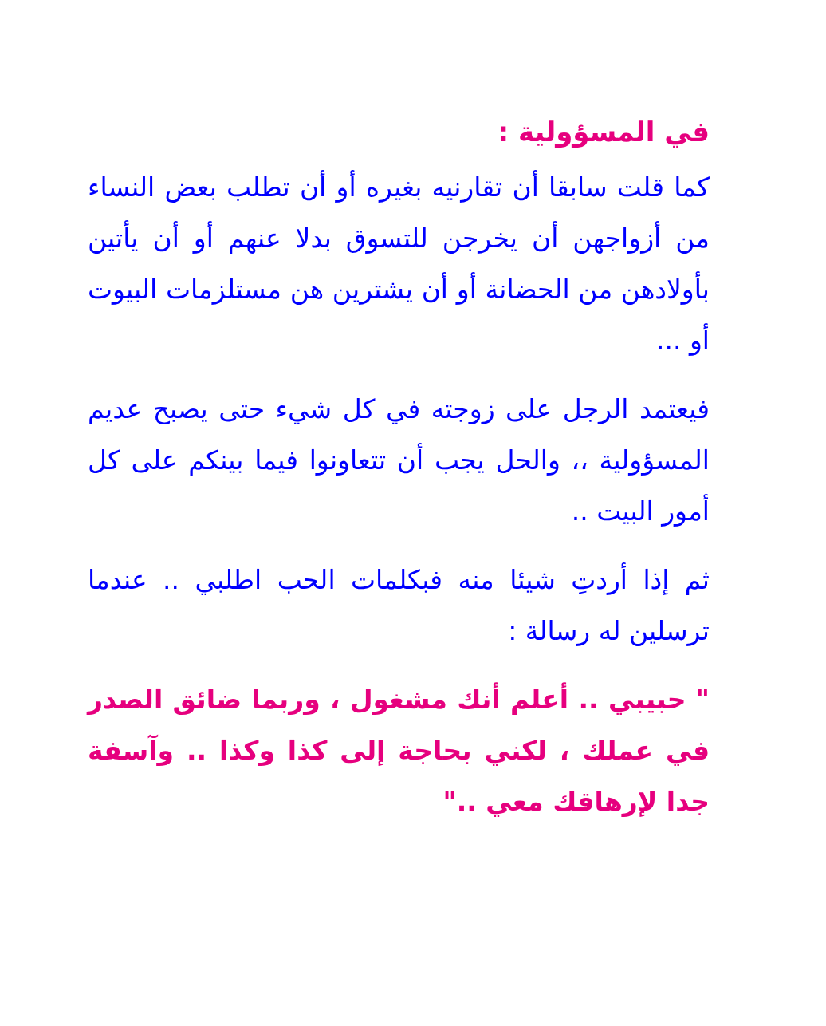في المسؤولية :
كما قلت سابقا أن تقارنيه بغيره أو أن تطلب بعض النساء من أزواجهن أن يخرجن للتسوق بدلا عنهم أو أن يأتين بأولادهن من الحضانة أو أن يشترين هن مستلزمات البيوت أو ...
فيعتمد الرجل على زوجته في كل شيء حتى يصبح عديم المسؤولية ،، والحل يجب أن تتعاونوا فيما بينكم على كل أمور البيت ..
ثم إذا أردتِ شيئا منه فبكلمات الحب اطلبي .. عندما ترسلين له رسالة :
" حبيبي .. أعلم أنك مشغول ، وربما ضائق الصدر في عملك ، لكني بحاجة إلى كذا وكذا .. وآسفة جدا لإرهاقك معي .."